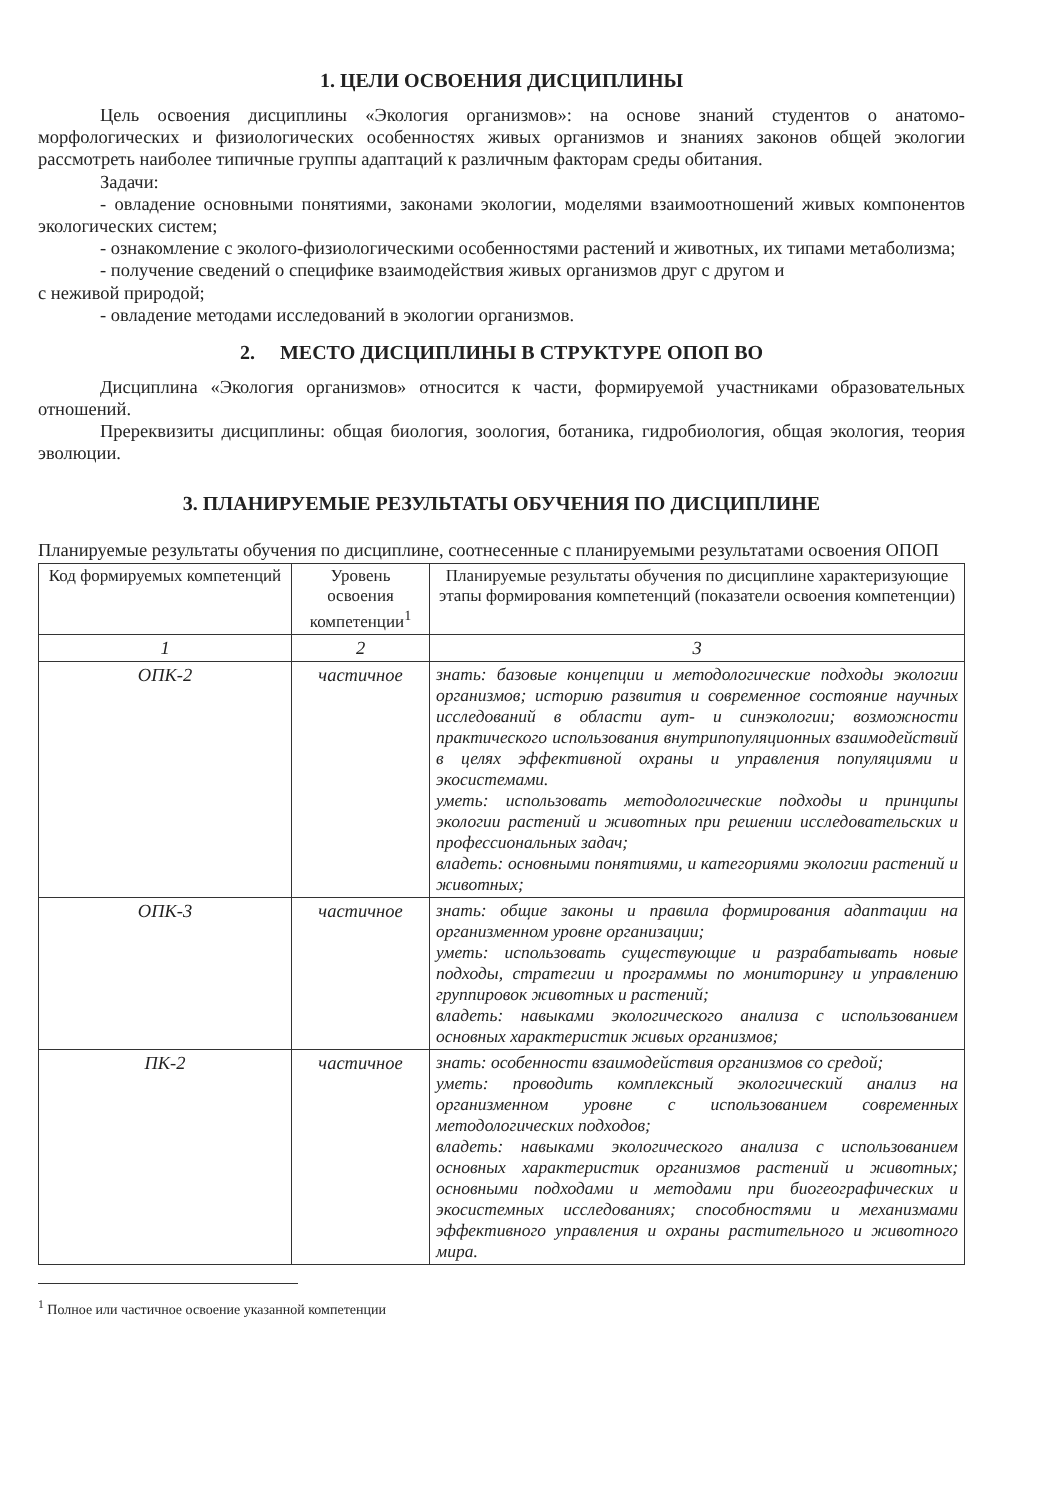1. ЦЕЛИ ОСВОЕНИЯ ДИСЦИПЛИНЫ
Цель освоения дисциплины «Экология организмов»: на основе знаний студентов о анатомо-морфологических и физиологических особенностях живых организмов и знаниях законов общей экологии рассмотреть наиболее типичные группы адаптаций к различным факторам среды обитания.
Задачи:
- овладение основными понятиями, законами экологии, моделями взаимоотношений живых компонентов экологических систем;
- ознакомление с эколого-физиологическими особенностями растений и животных, их типами метаболизма;
- получение сведений о специфике взаимодействия живых организмов друг с другом и
с неживой природой;
- овладение методами исследований в экологии организмов.
2. МЕСТО ДИСЦИПЛИНЫ В СТРУКТУРЕ ОПОП ВО
Дисциплина «Экология организмов» относится к части, формируемой участниками образовательных отношений.
Пререквизиты дисциплины: общая биология, зоология, ботаника, гидробиология, общая экология, теория эволюции.
3. ПЛАНИРУЕМЫЕ РЕЗУЛЬТАТЫ ОБУЧЕНИЯ ПО ДИСЦИПЛИНЕ
Планируемые результаты обучения по дисциплине, соотнесенные с планируемыми результатами освоения ОПОП
| Код формируемых компетенций | Уровень освоения компетенции<sup>1</sup> | Планируемые результаты обучения по дисциплине характеризующие этапы формирования компетенций (показатели освоения компетенции) |
| --- | --- | --- |
| 1 | 2 | 3 |
| ОПК-2 | частичное | знать: базовые концепции и методологические подходы экологии организмов; историю развития и современное состояние научных исследований в области аут- и синэкологии; возможности практического использования внутрипопуляционных взаимодействий в целях эффективной охраны и управления популяциями и экосистемами. уметь: использовать методологические подходы и принципы экологии растений и животных при решении исследовательских и профессиональных задач; владеть: основными понятиями, и категориями экологии растений и животных; |
| ОПК-3 | частичное | знать: общие законы и правила формирования адаптации на организменном уровне организации; уметь: использовать существующие и разрабатывать новые подходы, стратегии и программы по мониторингу и управлению группировок животных и растений; владеть: навыками экологического анализа с использованием основных характеристик живых организмов; |
| ПК-2 | частичное | знать: особенности взаимодействия организмов со средой; уметь: проводить комплексный экологический анализ на организменном уровне с использованием современных методологических подходов; владеть: навыками экологического анализа с использованием основных характеристик организмов растений и животных; основными подходами и методами при биогеографических и экосистемных исследованиях; способностями и механизмами эффективного управления и охраны растительного и животного мира. |
<sup>1</sup> Полное или частичное освоение указанной компетенции